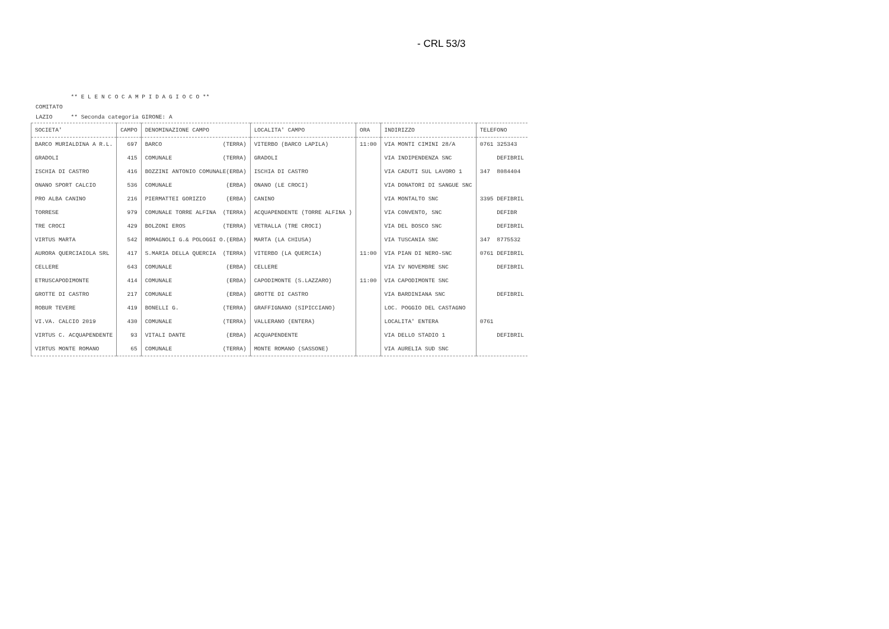- CRL 53/3
| | ** E L E N C O C A M P I D A G I O C O ** |
| COMITATO | |
| LAZIO | ** Seconda categoria GIRONE: A |
| SOCIETA' | CAMPO | DENOMINAZIONE CAMPO | LOCALITA' CAMPO | ORA | INDIRIZZO | TELEFONO |
| --- | --- | --- | --- | --- | --- | --- |
| BARCO MURIALDINA A R.L. | 697 | BARCO (TERRA) | VITERBO (BARCO LAPILA) | 11:00 | VIA MONTI CIMINI 28/A | 0761 325343 |
| GRADOLI | 415 | COMUNALE (TERRA) | GRADOLI | | VIA INDIPENDENZA SNC | DEFIBRIL |
| ISCHIA DI CASTRO | 416 | BOZZINI ANTONIO COMUNALE(ERBA) | ISCHIA DI CASTRO | | VIA CADUTI SUL LAVORO 1 | 347 8084404 |
| ONANO SPORT CALCIO | 536 | COMUNALE (ERBA) | ONANO (LE CROCI) | | VIA DONATORI DI SANGUE SNC | |
| PRO ALBA CANINO | 216 | PIERMATTEI GORIZIO (ERBA) | CANINO | | VIA MONTALTO SNC | 3395 DEFIBRIL |
| TORRESE | 979 | COMUNALE TORRE ALFINA (TERRA) | ACQUAPENDENTE (TORRE ALFINA ) | | VIA CONVENTO, SNC | DEFIBR |
| TRE CROCI | 429 | BOLZONI EROS (TERRA) | VETRALLA (TRE CROCI) | | VIA DEL BOSCO SNC | DEFIBRIL |
| VIRTUS MARTA | 542 | ROMAGNOLI G.& POLOGGI O.(ERBA) | MARTA (LA CHIUSA) | | VIA TUSCANIA SNC | 347 8775532 |
| AURORA QUERCIAIOLA SRL | 417 | S.MARIA DELLA QUERCIA (TERRA) | VITERBO (LA QUERCIA) | 11:00 | VIA PIAN DI NERO-SNC | 0761 DEFIBRIL |
| CELLERE | 643 | COMUNALE (ERBA) | CELLERE | | VIA IV NOVEMBRE SNC | DEFIBRIL |
| ETRUSCAPODIMONTE | 414 | COMUNALE (ERBA) | CAPODIMONTE (S.LAZZARO) | 11:00 | VIA CAPODIMONTE SNC | |
| GROTTE DI CASTRO | 217 | COMUNALE (ERBA) | GROTTE DI CASTRO | | VIA BARDINIANA SNC | DEFIBRIL |
| ROBUR TEVERE | 419 | BONELLI G. (TERRA) | GRAFFIGNANO (SIPICCIANO) | | LOC. POGGIO DEL CASTAGNO | |
| VI.VA. CALCIO 2019 | 430 | COMUNALE (TERRA) | VALLERANO (ENTERA) | | LOCALITA' ENTERA | 0761 |
| VIRTUS C. ACQUAPENDENTE | 93 | VITALI DANTE (ERBA) | ACQUAPENDENTE | | VIA DELLO STADIO 1 | DEFIBRIL |
| VIRTUS MONTE ROMANO | 65 | COMUNALE (TERRA) | MONTE ROMANO (SASSONE) | | VIA AURELIA SUD SNC | |